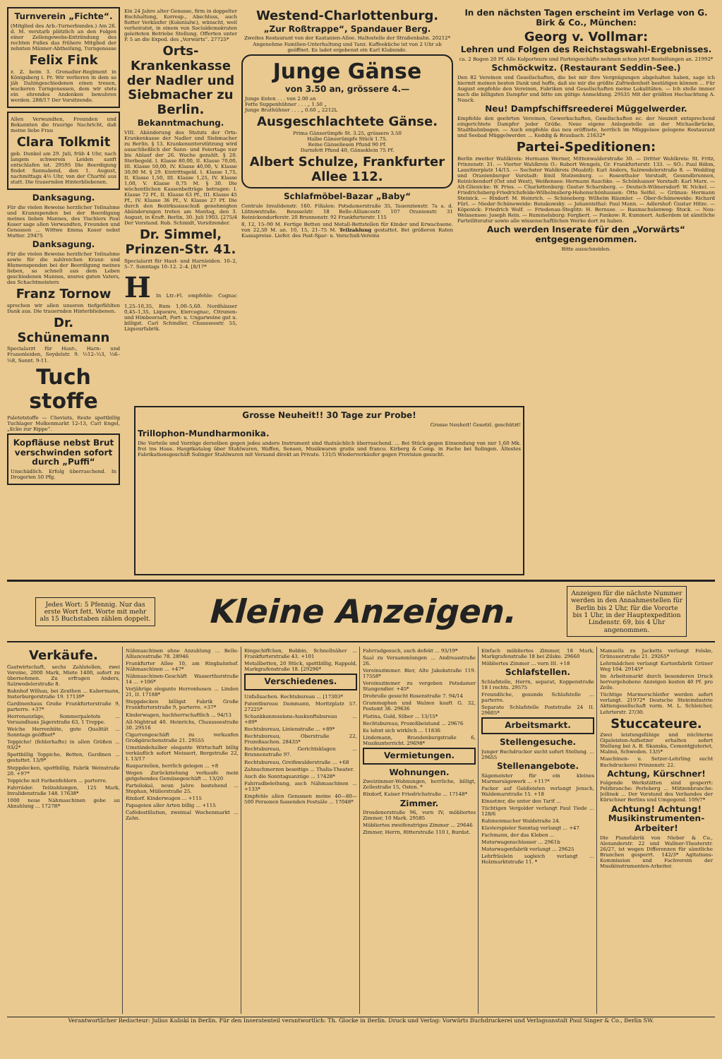Turnverein „Fichte“.
(Mitglied des Arb.-Turnerbundes.) Am 26. d. M. verstarb plötzlich an den Folgen einer Zellengewebs-Entzündung des rechten Fußes das frühere Mitglied der zehnten Männer-Abtheilung, Turngenosse
Felix Fink
z. Z. beim 3. Grenadier-Regiment in Königsberg i. Pr. Wir verlieren in dem so jäh Dahingeschiedenen einen treuen, wackeren Turngenossen, dem wir stets ein ehrendes Andenken bewahren werden. 288/17 Der Vorsitzende.
Allen Verwandten, Freunden und Bekannten die traurige Nachricht, daß meine liebe Frau
Clara Tolkmit
geb. Dunkel am 29. Juli, früh 4 Uhr, nach langem schwerem Leiden sanft entschlafen ist. 29595 Die Beerdigung findet Sonnabend, den 1. August, nachmittags 4½ Uhr, von der Charité aus statt. Die trauernden Hinterbliebenen.
Danksagung.
Für die vielen Beweise herzlicher Teilnahme und Kranzspenden bei der Beerdigung meines lieben Mannes, des Tischlers Paul Koser sage allen Verwandten, Freunden und Genossen ... Wittwe Emma Koser nebst Mutter. 29475
Danksagung.
Für die vielen Beweise herzlicher Teilnahme sowie für die zahlreichen Kranz- und Blumenspenden bei der Beerdigung meines lieben, so schnell aus dem Leben geschiedenen Mannes, unsres guten Vaters, des Schachtmeisters
Franz Tornow
sprechen wir allen unseren tiefgefühlten Dank aus. Die trauernden Hinterbliebenen.
Dr. Schünemann
Specialarzt für Haut-, Harn- und Frauenleiden, Seydelstr. 9. ½12–½3, ½6–½8, Sonnt. 9-11.
Tuch stoffe
Paletotstoffe — Cheviots, Reste spottbillig Tuchlager Molkenmarkt 12-13, Carl Engel, „Ecke zur Rippe“.
Kopfläuse nebst Brut verschwinden sofort durch „Puffi“
Unschädlich. Erfolg überraschend. In Drogerien 50 Pfg.
Ein 24 Jahre alter Genosse, firm in doppelter Buchhaltung, Korresp., Abschluss, auch flotter Verkäufer (Kolonialw.), wünscht, weil verheiratet, in einem von Socialdemokraten geleiteten Betriebe Stellung. Offerten unter P. 5 an die Exped. des „Vorwärts“. 27725*
Orts-Krankenkasse der Nadler und Siebmacher zu Berlin.
Bekanntmachung.
VIII. Abänderung des Statuts der Orts-Krankenkasse der Nadler und Siebmacher zu Berlin. § 13. Krankenunterstützung wird ausschließlich der Sonn- und Feiertage nur bis Ablauf der 26. Woche gezahlt. § 20. Sterbegeld. I. Klasse 80,00, II. Klasse 70,00, III. Klasse 50,00, IV. Klasse 40,00, V. Klasse 30,00 M. § 29. Eintrittsgeld. I. Klasse 1,75, II. Klasse 1,50, III. Klasse 1,25, IV. Klasse 1,00, V. Klasse 0,75 M. § 30. Die wöchentlichen Kassenbeiträge betragen: I. Klasse 72 Pf., II. Klasse 63 Pf., III. Klasse 45 Pf., IV. Klasse 36 Pf., V. Klasse 27 Pf. Die durch den Bezirksausschuß genehmigten Abänderungen treten am Montag, den 3. August, in Kraft. Berlin, 30. Juli 1903. [275/4 Der Vorstand. Rob. Schmidt, Vorsitzender.
Dr. Simmel, Prinzen-Str. 41.
Specialarzt für Haut- und Harnleiden. 10–2, 5–7. Sonntags 10–12. 2–4. [8/17*
H In Ltr.-Fl. empfehle: Cognac 1,25–10,35, Rum 1,00–5,60. Nordhäuser 0,45–1,35, Liqueure, Eiercognac, Citronen- und Himbeersaft, Port- u. Ungarweine gut u. billigst. Carl Schindler, Chausseestr. 55, Liqueurfabrik.
Westend-Charlottenburg.
„Zur Roßtrappe“, Spandauer Berg.
Zweites Restaurant von der Kastanien-Allee. Haltestelle der Straßenbahn. 20212* Angenehme Familien-Unterhaltung und Tanz. Kaffeeküche ist von 2 Uhr ab geöffnet. Es ladet ergebenst ein Karl Klabunde.
Junge Gänse
von 3.50 an, grössere 4.—
Junge Enten . . . von 2.00 an
Fette Suppenhühner . . . „ 1.50 „
Junge Brathühner . . . „ 0.60 „ 2212L
Ausgeschlachtete Gänse.
Prima Gänserümpfe St. 3.25, grössere 3.50
Halbe Gänserümpfe Stück 1.75.
Reine Gänseliesen Pfund 90 Pf.
Darmfett Pfund 40, Gänseklein 75 Pf.
Albert Schulze, Frankfurter Allee 112.
Schlafmöbel-Bazar „Baby“
Centrale Invalidenstr. 160. Filialen: Potsdamerstraße 35, Tauenzienstr. 7a a. d. Lützowstraße. Beusselstr. 18 Belle-Alliancestr. 107 Oranienstr. 31 Reinickendorferstr. 20 Brunnenstr. 92 Frankfurterstr. 115
8, 12, 15–90 M. Fertige Betten und Metall-Bettstellen für Kinder und Erwachsene. von 22,50 M. an. 10, 15, 21–75 M. Teilzahlung gestattet. Bei größeren Raten Kassapreise. Liefer. des Post-Spar- u. Vorschuß-Vereins
In den nächsten Tagen erscheint im Verlage von G. Birk & Co., München:
Georg v. Vollmar:
Lehren und Folgen des Reichstagswahl-Ergebnisses.
ca. 2 Bogen 20 Pf. Alle Kolporteure und Parteigeschäfte nehmen schon jetzt Bestellungen an. 21992*
Schmöckwitz. (Restaurant Seddin-See.)
Den 82 Vereinen und Gesellschaften, die bei mir ihre Vergnügungen abgehalten haben, sage ich hiermit meinen besten Dank und hoffe, daß sie mir die größte Zufriedenheit bestätigen können ... Für August empfehle den Vereinen, Fabriken und Gesellschaften meine Lokalitäten. — Ich stelle immer noch die billigsten Dampfer und bitte um gütige Anmeldung. 29535 Mit der größten Hochachtung A. Noack.
Neu! Dampfschiffsreederei Müggelwerder.
Empfehle den geehrten Vereinen, Gewerkschaften, Gesellschaften ec. der Neuzeit entsprechend eingerichtete Dampfer jeder Größe. Neue eigene Anlegestelle an der Michaelbrücke, Stadtbahnbogen. — Auch empfehle das neu eröffnete, herrlich im Müggelsee gelegene Restaurant und Seebad Müggelwerder. ... Keddig & Braubach. 21632*
Partei-Speditionen:
Berlin zweiter Wahlkreis: Hermann Werner, Mittenwalderstraße 30. — Dritter Wahlkreis: St. Fritz, Prinzenstr. 31. — Vierter Wahlkreis O.: Robert Wengels, Gr. Frankfurterstr. 133. — SO.: Paul Böhm, Lausitzerplatz 14/15. — Sechster Wahlkreis (Moabit): Karl Anders, Salzwedelerstraße 8. — Wedding und Oranienburger Vorstadt: Emil Stolzenburg. — Rosenthaler Vorstadt, Gesundbrunnen, Reinickendorf (Ost und West), Weißensee: Hermann Raschke. — Schönhauser Vorstadt: Karl Marx. — Alt-Glienicke: W. Pries. — Charlottenburg: Gustav Scharnberg. — Deutsch-Wilmersdorf: W. Nickel. — Friedrichsberg-Friedrichsfelde-Wilhelmsberg-Hohenschönhausen: Otto Seifel. — Grünau: Hermann Steinick. — Rixdorf: M. Heinrich. — Schöneberg: Wilhelm Bäumler. — Ober-Schöneweide: Richard Fürl. — Nieder-Schöneweide: Bonskowsky. — Johannisthal: Paul Mann. — Adlershof: Gustav Hitze. — Köpenick: Friedrich Wolf. — Friedenau-Steglitz: H. Bernsee. — Baumschulenweg: Stock. — Neu-Weissensee: Joseph Rein. — Rummelsburg: Forgbert. — Pankow: R. Kummert. Außerdem ist sämtliche Parteiliteratur sowie alle wissenschaftlichen Werke dort zu haben.
Auch werden Inserate für den „Vorwärts“ entgegengenommen.
Bitte ausschneiden.
Grosse Neuheit!! 30 Tage zur Probe!
Grosse Neuheit! Gesetzl. geschützt!
Trillophon-Mundharmonika.
Die Vorteile und Vorzüge derselben gegen jedes andere Instrument sind thatsächlich überraschend. ... Bei Stück gegen Einsendung von nur 1,60 Mk. frei ins Haus. Hauptkatalog über Stahlwaren, Waffen, Sensen, Musikwaren gratis und franco. Kirberg & Comp. in Foche bei Solingen. Ältestes Fabrikationsgeschäft Solinger Stahlwaren mit Versand direkt an Private. 131/5 Wiederverkäufer gegen Provision gesucht.
Jedes Wort: 5 Pfennig. Nur das erste Wort fett. Worte mit mehr als 15 Buchstaben zählen doppelt.
Kleine Anzeigen.
Anzeigen für die nächste Nummer werden in den Annahmestellen für Berlin bis 2 Uhr, für die Vororte bis 1 Uhr, in der Hauptexpedition Lindenstr. 69, bis 4 Uhr angenommen.
Verkäufe.
Gastwirtschaft, sechs Zahlstellen, zwei Vereine, 2000 Mark, Miete 1400, sofort zu übernehmen. Zu erfragen Anders, Salzwedelerstraße 8.
Bahnhof Wilhau, bei Zeuthen ... Kabermann, Insterburgerstraße 19. 17139*
Gardinenhaus Große Frankfurterstraße 9, parterre. +37*
Herrenanzüge, Sommerpaletots ... Versandhaus Jägerstraße 63, 1 Treppe.
Weiche Herrenhüte, gute Qualität ... Sonntags geöffnet*
Teppiche! (fehlerhafte) in allen Größen ... 93/2*
Spottbillig Teppiche, Betten, Gardinen ... gestattet. 13/9*
Steppdecken, spottbillig, Fabrik Weinstraße 20. +97*
Teppiche mit Farbenfehlern ... parterre.
Fahrräder. Teilzahlungen, 125 Mark, Invalidenstraße 148. 17638*
1000 neue Nähmaschinen gebe au Abzahlung ... 1727R*
Nähmaschinen ohne Anzahlung ... Belle-Alliancestraße 78. 28946
Frankfurter Allee 10, am Ringbahnhof. Nähmaschinen ... +47*
Nähmaschinen-Geschäft Wasserthorstraße 14 ... +106*
Vorjährige elegante Herrenhosen ... Linden 21, II. 17188*
Steppdecken billigst Fabrik Große Frankfurterstraße 9, parterre. +37*
Kinderwagen, hochherrschaftlich ... 94/13
All-Nightrad 40. Heinrichs, Chausseestraße 30. 29516
Cigarrengeschäft zu verkaufen Großgörschenstraße 21. 29555
Umständehalber elegante Wirtschaft billig verkäuflich sofort Meissert, Bergstraße 22, I. 13/17
Bauparzellen, herrlich gelegen ... +8
Wegen Zurückziehung verkaufe mein gutgehendes Gemüsegeschäft ... 13/20
Parteilokal, neun Jahre bestehend ... Stephan, Müllerstraße 25.
Rixdorf. Kinderwagen ... +115
Papageien aller Arten billig ... +115
Cafédestillation, zweimal Wochenmarkt ... Zahn.
Ringschiffchen, Bobbin, Schnellnäher ... Frankfurterstraße 43. +101
Metallbetten, 20 Stück, spottbillig, Rappold, Markgrafenstraße 18. [29296*
Verschiedenes.
Unfallsachen. Rechtsbureau ... [17303*
Patentbureau Dammann, Moritzplatz 57. 27225*
Schankkonzessions-Auskunftsbureau ... +89*
Rechtsbureau, Linienstraße ... +89*
Rechtsbureau, Oberstraße 22, Prozeßsachen. 28435*
Rechtsbureau, Gerichtsklagen ... Brunnenstraße 97.
Rechtsbureau, Greifswalderstraße ... +68
Zahnschmerzen beseitige ... Thalia-Theater.
Auch die Sonntagsanzüge ... 17428*
Fahrradbeleihung, auch Nähmaschinen ... +133*
Empfehle allen Genossen meine 40—80—500 Personen fassenden Festsäle ... 17048*
Fahrradgesuch, auch defekt ... 93/19*
Saal zu Versammlungen ... Andreasstraße 26.
Vereinszimmer. Bier, Alte Jakobstraße 119. 17558*
Vereinszimmer zu vergeben Potsdamer Stangendier. +45*
Drehrolle gesucht Rosenstraße 7. 94/14
Grammophon und Walzen kauft G. 32, Postamt 36. 29636
Platina, Gold, Silber ... 13/15*
Rechtsbureau, Prozeßbeistand ... 29676
Es lohnt sich wirklich ... 11836
Lindemann, Brandenburgstraße 6, Musikunterricht. 29698*
Vermietungen.
Wohnungen.
Zweizimmer-Wohnungen, herrliche, billigt, Zellestraße 15, Osten. *
Rixdorf, Kaiser Friedrichstraße ... 17148*
Zimmer.
Dresdenerstraße 96, vorn IV, möbliertes Zimmer, 10 Mark. 29585
Möbliertes zweifenstriges Zimmer ... 29646
Zimmer, Herrn, Ritterstraße 110 I, Burdat.
Einfach möbliertes Zimmer, 18 Mark, Markgrafenstraße 18 bei Zilske. 29660
Möbliertes Zimmer ... vorn III. +18
Schlafstellen.
Schlafstelle, Herrn, separat, Koppenstraße 18 I rechts. 29575
Freundliche, gesunde Schlafstelle ... parterre.
Separate Schlafstelle Poststraße 24 II. 29605*
Arbeitsmarkt.
Stellengesuche.
Junger Buchdrucker sucht sofort Stellung. ... 29655
Stellenangebote.
Sägemeister für ein kleines Marmorsägewerk ... +117*
Packer auf Goldleisten verlangt Jensch, Waldemarstraße 15. +18
Einsetzer, die unter den Tarif ...
Tüchtigen Vergolder verlangt Paul Tiede ... 128/6
Rahmenmacher Waldstraße 24.
Klavierspieler Sonntag verlangt ... +47
Fachmann, der das Kleben ...
Motorwagenschlosser ... 2961b
Motorwagenfabrik verlangt ... 29625
Lehrfräulein sogleich verlangt ... Holzmarktstraße 11. *
Mamsells zu Jacketts verlangt Felske, Grünauerstraße 21. 29265*
Lehrmädchen verlangt Kartonfabrik Grüner Weg 104. 29145*
Im Arbeitsmarkt durch besonderen Druck hervorgehobene Anzeigen kosten 40 Pf. pro Zeile.
Tüchtige Marmorschleifer werden sofort verlangt. 21972* Deutsche Steinindustrie Aktiengesellschaft vorm. M. L. Schleicher, Lehrterstr. 27/30.
Stuccateure.
Zwei leistungsfähige und nüchterne Gipsleisten-Aufsetzer erhalten sofort Stellung bei A. B. Skanska, Cementgjuteriet, Malmö, Schweden. 13/5*
Maschinen- u. Setzer-Lehrling sucht Buchdruckerei Prinzenstr. 22.
Achtung, Kürschner!
Folgende Werkstätten sind gesperrt: Pelzbranche: Perleberg ... Mützenbranche: Jellinek ... Der Vorstand des Verbandes der Kürschner Berlins und Umgegend. 109/7*
Achtung! Achtung! Musikinstrumenten-Arbeiter!
Die Pianofabrik von Nieber & Co., Alexanderstr. 22 und Wallner-Theaterstr. 26/27, ist wegen Differenzen für sämtliche Branchen gesperrt. 142/3* Agitations-Kommission und Fachverein der Musikinstrumenten-Arbeiter.
Verantwortlicher Redacteur: Julius Kaliski in Berlin. Für den Inseratenteil verantwortlich: Th. Glocke in Berlin. Druck und Verlag: Vorwärts Buchdruckerei und Verlagsanstalt Paul Singer & Co., Berlin SW.